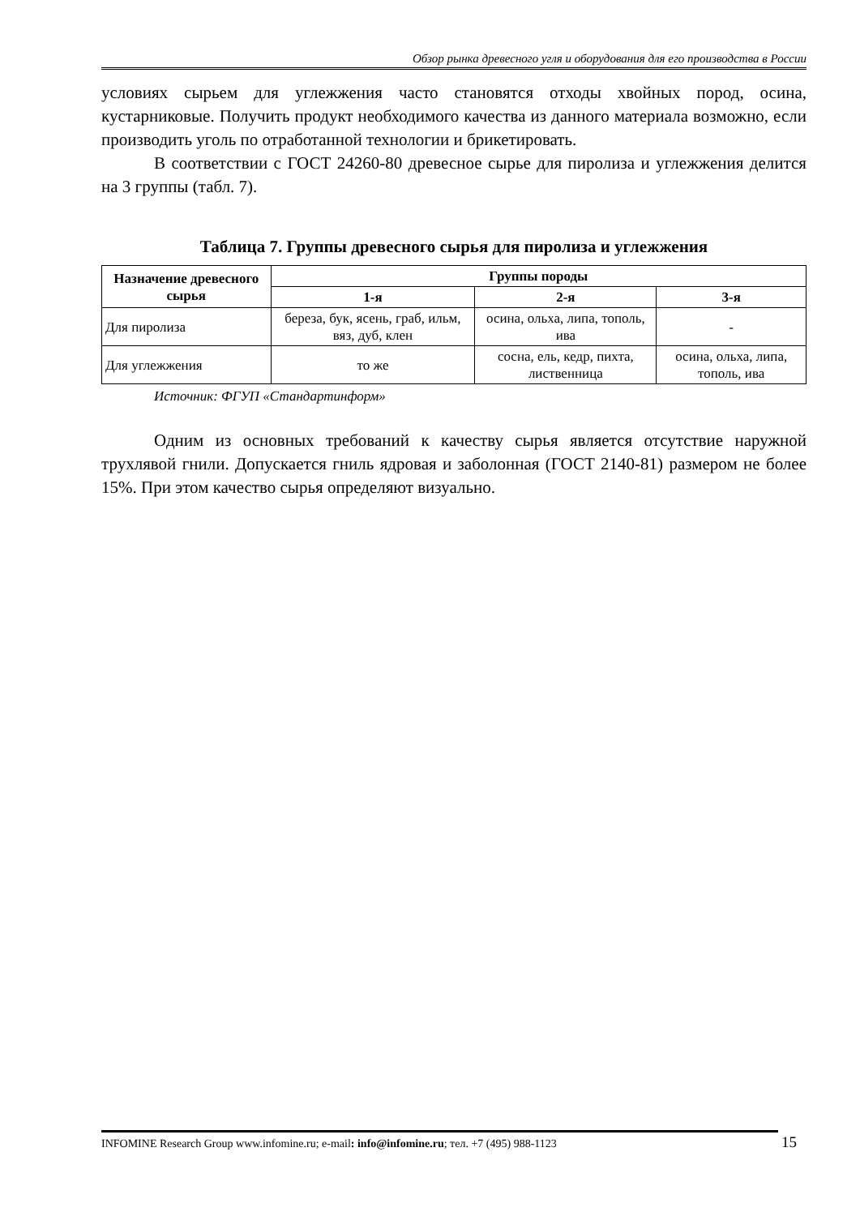Обзор рынка древесного угля и оборудования для его производства в России
условиях сырьем для углежжения часто становятся отходы хвойных пород, осина, кустарниковые. Получить продукт необходимого качества из данного материала возможно, если производить уголь по отработанной технологии и брикетировать.
В соответствии с ГОСТ 24260-80 древесное сырье для пиролиза и углежжения делится на 3 группы (табл. 7).
Таблица 7. Группы древесного сырья для пиролиза и углежжения
| Назначение древесного сырья | Группы породы | | |
| --- | --- | --- | --- |
| | 1-я | 2-я | 3-я |
| Для пиролиза | береза, бук, ясень, граб, ильм, вяз, дуб, клен | осина, ольха, липа, тополь, ива | - |
| Для углежжения | то же | сосна, ель, кедр, пихта, лиственница | осина, ольха, липа, тополь, ива |
Источник: ФГУП «Стандартинформ»
Одним из основных требований к качеству сырья является отсутствие наружной трухлявой гнили. Допускается гниль ядровая и заболонная (ГОСТ 2140-81) размером не более 15%. При этом качество сырья определяют визуально.
INFOMINE Research Group www.infomine.ru; e-mail: info@infomine.ru; тел. +7 (495) 988-1123 15